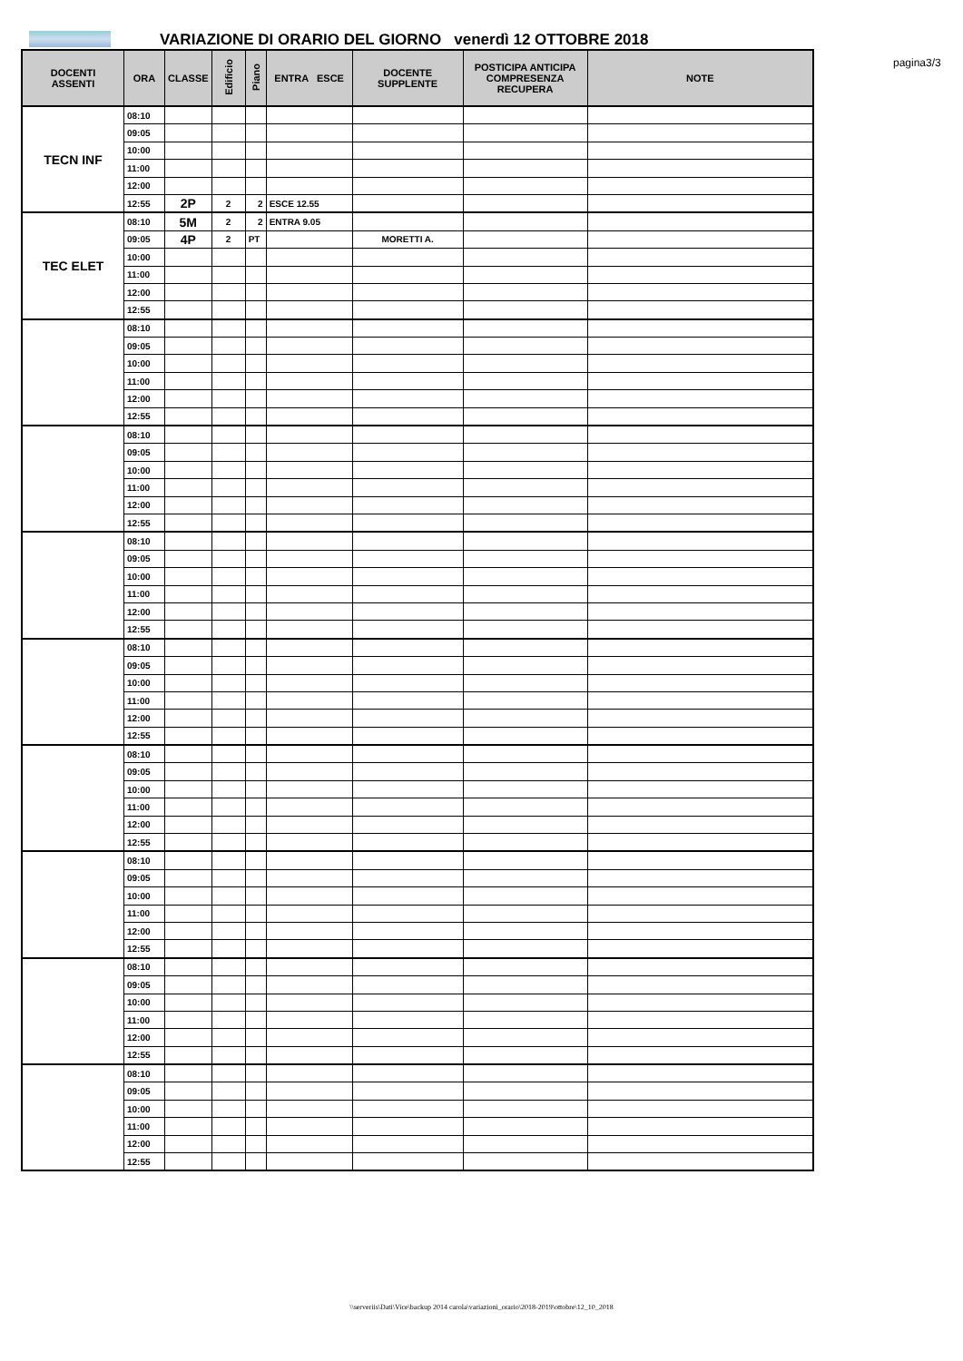VARIAZIONE DI ORARIO DEL GIORNO venerdì 12 OTTOBRE 2018
pagina3/3
| DOCENTI ASSENTI | ORA | CLASSE | Edificio | Piano | ENTRA ESCE | DOCENTE SUPPLENTE | POSTICIPA ANTICIPA COMPRESENZA RECUPERA | NOTE |
| --- | --- | --- | --- | --- | --- | --- | --- | --- |
| TECN INF | 08:10 | | | | | | | |
| | 09:05 | | | | | | | |
| | 10:00 | | | | | | | |
| | 11:00 | | | | | | | |
| | 12:00 | | | | | | | |
| | 12:55 | 2P | 2 | 2 | ESCE 12.55 | | | |
| TEC ELET | 08:10 | 5M | 2 | 2 | ENTRA 9.05 | | | |
| | 09:05 | 4P | 2 | PT | | MORETTI A. | | |
| | 10:00 | | | | | | | |
| | 11:00 | | | | | | | |
| | 12:00 | | | | | | | |
| | 12:55 | | | | | | | |
| | 08:10 | | | | | | | |
| | 09:05 | | | | | | | |
| | 10:00 | | | | | | | |
| | 11:00 | | | | | | | |
| | 12:00 | | | | | | | |
| | 12:55 | | | | | | | |
| | 08:10 | | | | | | | |
| | 09:05 | | | | | | | |
| | 10:00 | | | | | | | |
| | 11:00 | | | | | | | |
| | 12:00 | | | | | | | |
| | 12:55 | | | | | | | |
| | 08:10 | | | | | | | |
| | 09:05 | | | | | | | |
| | 10:00 | | | | | | | |
| | 11:00 | | | | | | | |
| | 12:00 | | | | | | | |
| | 12:55 | | | | | | | |
| | 08:10 | | | | | | | |
| | 09:05 | | | | | | | |
| | 10:00 | | | | | | | |
| | 11:00 | | | | | | | |
| | 12:00 | | | | | | | |
| | 12:55 | | | | | | | |
| | 08:10 | | | | | | | |
| | 09:05 | | | | | | | |
| | 10:00 | | | | | | | |
| | 11:00 | | | | | | | |
| | 12:00 | | | | | | | |
| | 12:55 | | | | | | | |
| | 08:10 | | | | | | | |
| | 09:05 | | | | | | | |
| | 10:00 | | | | | | | |
| | 11:00 | | | | | | | |
| | 12:00 | | | | | | | |
| | 12:55 | | | | | | | |
| | 08:10 | | | | | | | |
| | 09:05 | | | | | | | |
| | 10:00 | | | | | | | |
| | 11:00 | | | | | | | |
| | 12:00 | | | | | | | |
| | 12:55 | | | | | | | |
| | 08:10 | | | | | | | |
| | 09:05 | | | | | | | |
| | 10:00 | | | | | | | |
| | 11:00 | | | | | | | |
| | 12:00 | | | | | | | |
| | 12:55 | | | | | | | |
\\serveriis\Dati\Vice\backup 2014 carola\variazioni_orario\2018-2019\ottobre\12_10_2018